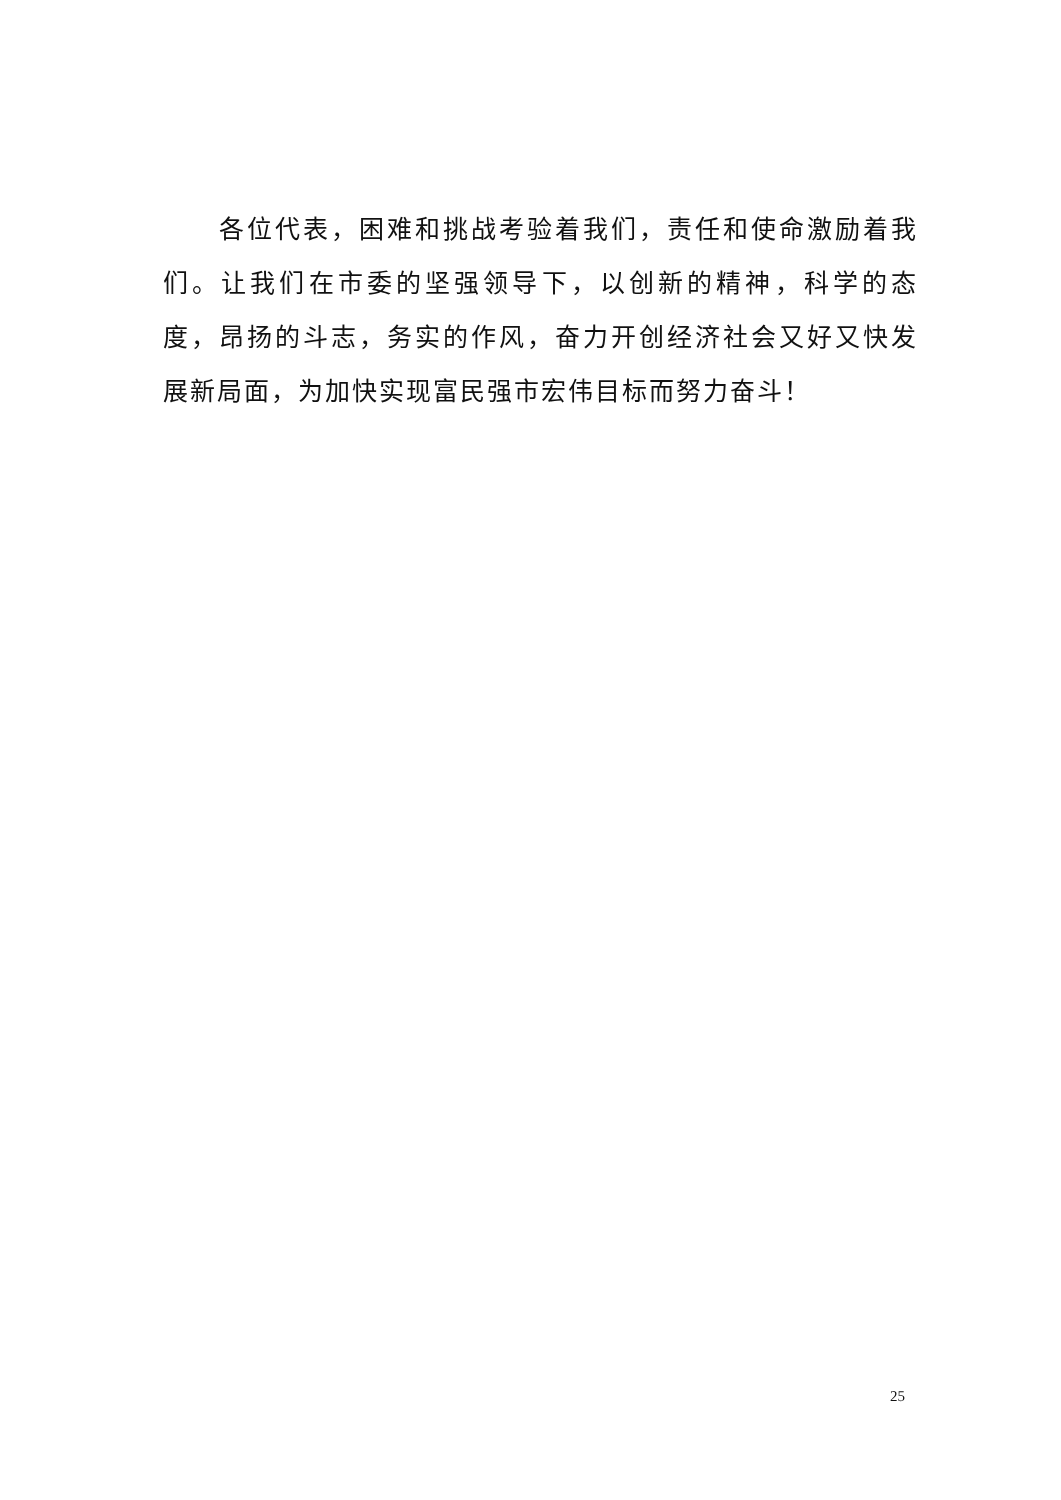各位代表，困难和挑战考验着我们，责任和使命激励着我们。让我们在市委的坚强领导下，以创新的精神，科学的态度，昂扬的斗志，务实的作风，奋力开创经济社会又好又快发展新局面，为加快实现富民强市宏伟目标而努力奋斗！
25